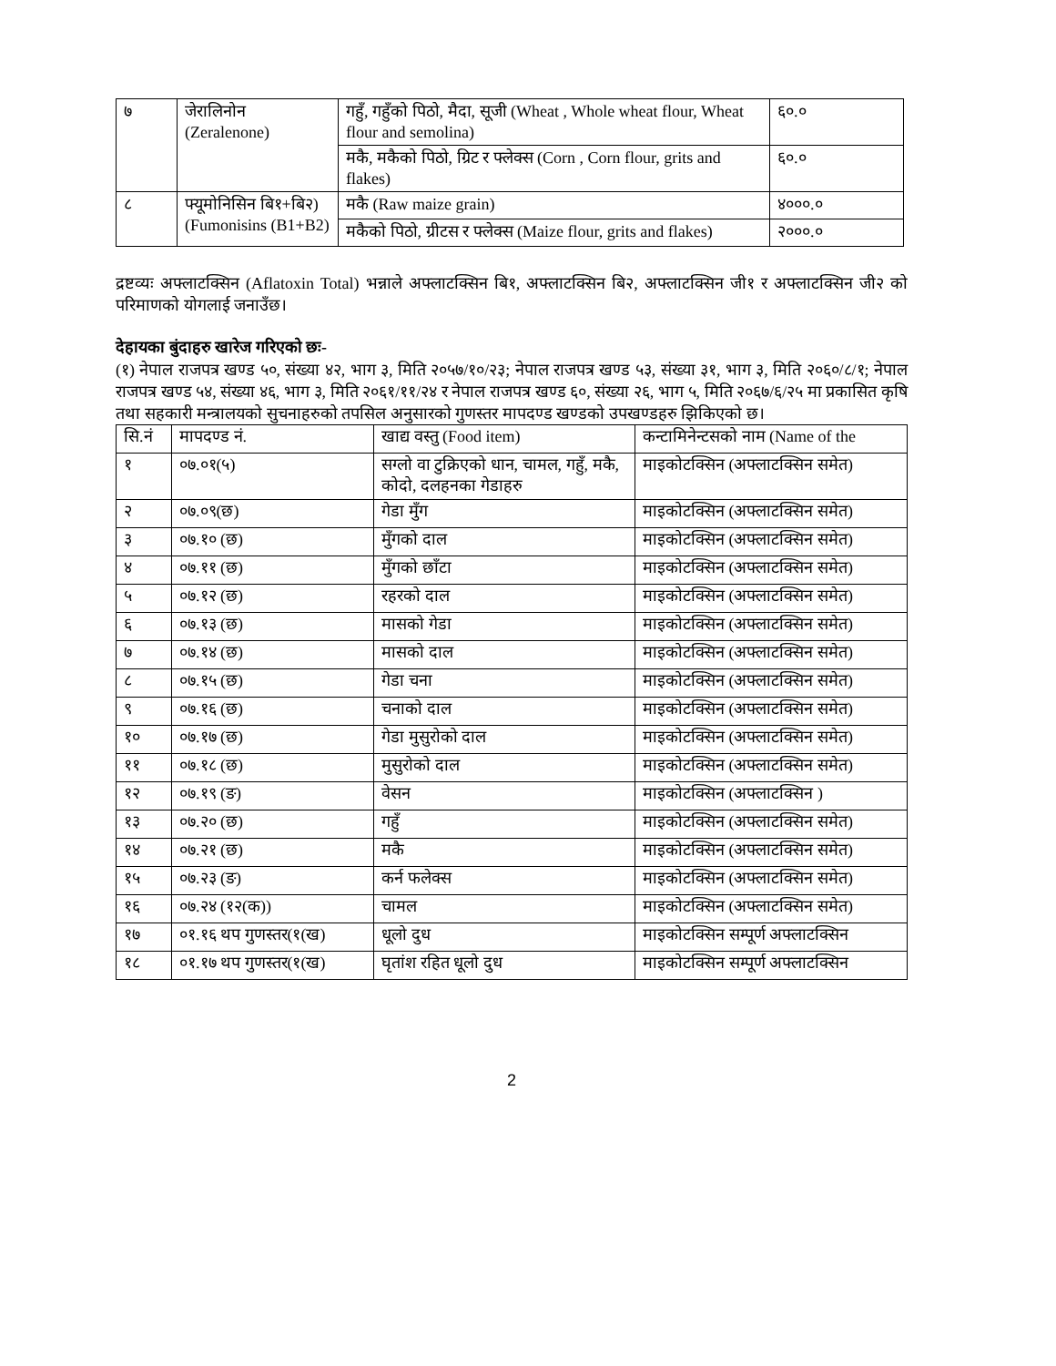| ७ | जेरालिनोन (Zeralenone) | गहुँ, गहुँको पिठो, मैदा, सूजी (Wheat , Whole wheat flour, Wheat flour and semolina) | ६०.० |
| | | मकै, मकैको पिठो, ग्रिट र फ्लेक्स (Corn , Corn flour, grits and flakes) | ६०.० |
| ८ | फ्यूमोनिसिन बि१+बि२) (Fumonisins (B1+B2) | मकै (Raw maize grain) | ४०००.० |
| | | मकैको पिठो, ग्रीटस र फ्लेक्स (Maize flour, grits and flakes) | २०००.० |
द्रष्टव्यः अफ्लाटक्सिन (Aflatoxin Total) भन्नाले अफ्लाटक्सिन बि१, अफ्लाटक्सिन बि२, अफ्लाटक्सिन जी१ र अफ्लाटक्सिन जी२ को परिमाणको योगलाई जनाउँछ।
देहायका बुंदाहरु खारेज गरिएको छः-
(१) नेपाल राजपत्र खण्ड ५०, संख्या ४२, भाग ३, मिति २०५७/१०/२३; नेपाल राजपत्र खण्ड ५३, संख्या ३१, भाग ३, मिति २०६०/८/१; नेपाल राजपत्र खण्ड ५४, संख्या ४६, भाग ३, मिति २०६१/११/२४ र नेपाल राजपत्र खण्ड ६०, संख्या २६, भाग ५, मिति २०६७/६/२५ मा प्रकासित कृषि तथा सहकारी मन्त्रालयको सुचनाहरुको तपसिल अनुसारको गुणस्तर मापदण्ड खण्डको उपखण्डहरु झिकिएको छ।
| सि.नं | मापदण्ड नं. | खाद्य वस्तु (Food item) | कन्टामिनेन्टसको नाम (Name of the |
| --- | --- | --- | --- |
| १ | ०७.०१(५) | सग्लो वा टुक्रिएको धान, चामल, गहुँ, मकै, कोदो, दलहनका गेडाहरु | माइकोटक्सिन (अफ्लाटक्सिन समेत) |
| २ | ०७.०९(छ) | गेडा मुँग | माइकोटक्सिन (अफ्लाटक्सिन समेत) |
| ३ | ०७.१० (छ) | मुँगको दाल | माइकोटक्सिन (अफ्लाटक्सिन समेत) |
| ४ | ०७.११ (छ) | मुँगको छाँटा | माइकोटक्सिन (अफ्लाटक्सिन समेत) |
| ५ | ०७.१२ (छ) | रहरको दाल | माइकोटक्सिन (अफ्लाटक्सिन समेत) |
| ६ | ०७.१३ (छ) | मासको गेडा | माइकोटक्सिन (अफ्लाटक्सिन समेत) |
| ७ | ०७.१४ (छ) | मासको दाल | माइकोटक्सिन (अफ्लाटक्सिन समेत) |
| ८ | ०७.१५ (छ) | गेडा चना | माइकोटक्सिन (अफ्लाटक्सिन समेत) |
| ९ | ०७.१६ (छ) | चनाको दाल | माइकोटक्सिन (अफ्लाटक्सिन समेत) |
| १० | ०७.१७ (छ) | गेडा मुसुरोको दाल | माइकोटक्सिन (अफ्लाटक्सिन समेत) |
| ११ | ०७.१८ (छ) | मुसुरोको दाल | माइकोटक्सिन (अफ्लाटक्सिन समेत) |
| १२ | ०७.१९ (ङ) | वेसन | माइकोटक्सिन (अफ्लाटक्सिन ) |
| १३ | ०७.२० (छ) | गहुँ | माइकोटक्सिन (अफ्लाटक्सिन समेत) |
| १४ | ०७.२१ (छ) | मकै | माइकोटक्सिन (अफ्लाटक्सिन समेत) |
| १५ | ०७.२३ (ङ) | कर्न फलेक्स | माइकोटक्सिन (अफ्लाटक्सिन समेत) |
| १६ | ०७.२४ (१२(क)) | चामल | माइकोटक्सिन (अफ्लाटक्सिन समेत) |
| १७ | ०१.१६ थप गुणस्तर(१(ख) | धूलो दुध | माइकोटक्सिन सम्पूर्ण अफ्लाटक्सिन |
| १८ | ०१.१७ थप गुणस्तर(१(ख) | घृतांश रहित धूलो दुध | माइकोटक्सिन सम्पूर्ण अफ्लाटक्सिन |
2